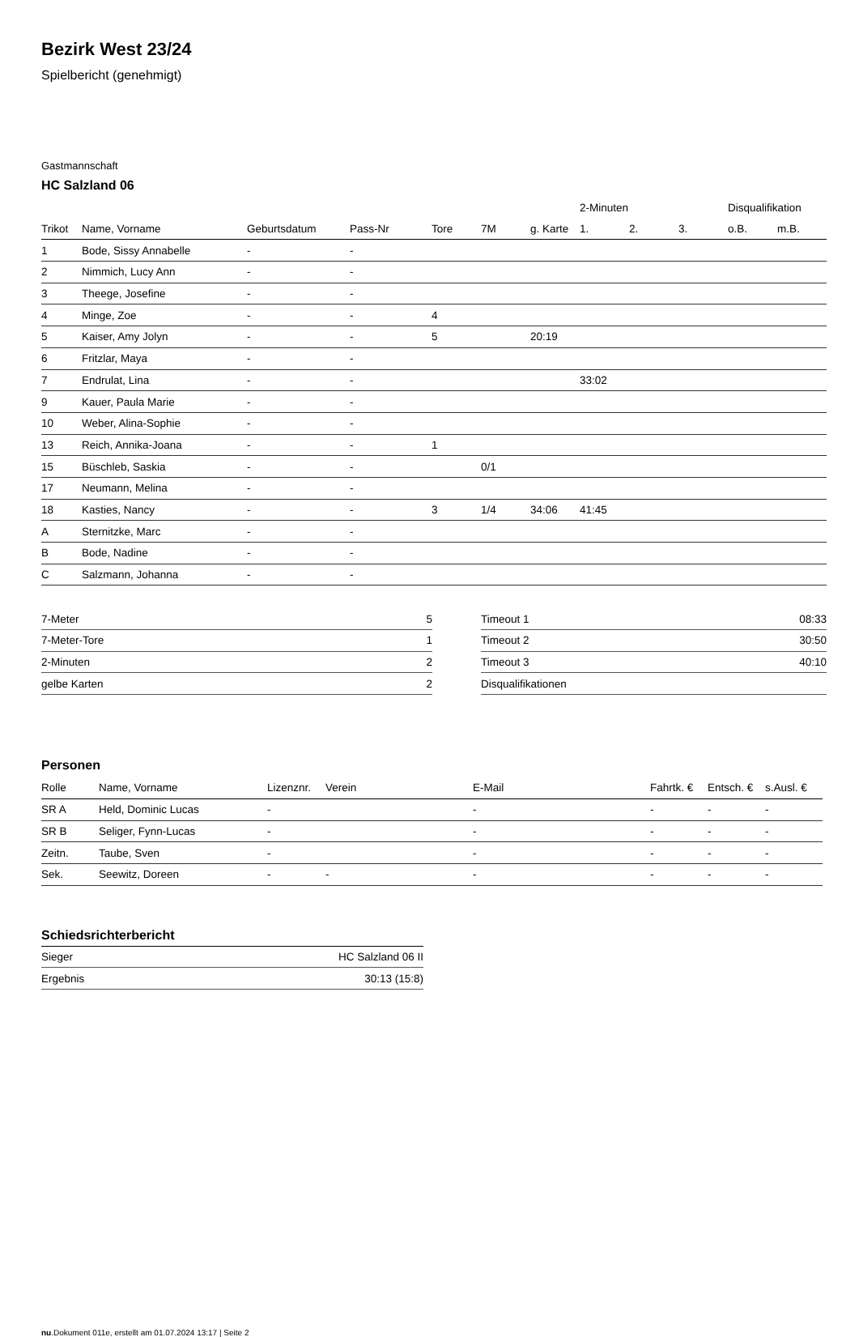Bezirk West 23/24
Spielbericht (genehmigt)
Gastmannschaft
HC Salzland 06
| | | | | | | | 2-Minuten | | | Disqualifikation | |
| --- | --- | --- | --- | --- | --- | --- | --- | --- | --- | --- | --- |
| Trikot | Name, Vorname | Geburtsdatum | Pass-Nr | Tore | 7M | g. Karte | 1. | 2. | 3. | o.B. | m.B. |
| 1 | Bode, Sissy Annabelle | - | - | | | | | | | | |
| 2 | Nimmich, Lucy Ann | - | - | | | | | | | | |
| 3 | Theege, Josefine | - | - | | | | | | | | |
| 4 | Minge, Zoe | - | - | 4 | | | | | | | |
| 5 | Kaiser, Amy Jolyn | - | - | 5 | | 20:19 | | | | | |
| 6 | Fritzlar, Maya | - | - | | | | | | | | |
| 7 | Endrulat, Lina | - | - | | | | 33:02 | | | | |
| 9 | Kauer, Paula Marie | - | - | | | | | | | | |
| 10 | Weber, Alina-Sophie | - | - | | | | | | | | |
| 13 | Reich, Annika-Joana | - | - | 1 | | | | | | | |
| 15 | Büschleb, Saskia | - | - | | 0/1 | | | | | | |
| 17 | Neumann, Melina | - | - | | | | | | | | |
| 18 | Kasties, Nancy | - | - | 3 | 1/4 | 34:06 | 41:45 | | | | |
| A | Sternitzke, Marc | - | - | | | | | | | | |
| B | Bode, Nadine | - | - | | | | | | | | |
| C | Salzmann, Johanna | - | - | | | | | | | | |
| 7-Meter | 5 |
| 7-Meter-Tore | 1 |
| 2-Minuten | 2 |
| gelbe Karten | 2 |
| Timeout 1 | 08:33 |
| Timeout 2 | 30:50 |
| Timeout 3 | 40:10 |
| Disqualifikationen | |
Personen
| Rolle | Name, Vorname | Lizenznr. | Verein | E-Mail | Fahrtk. € | Entsch. € | s.Ausl. € |
| --- | --- | --- | --- | --- | --- | --- | --- |
| SR A | Held, Dominic Lucas | - | | - | - | - | - |
| SR B | Seliger, Fynn-Lucas | - | | - | - | - | - |
| Zeitn. | Taube, Sven | - | | - | - | - | - |
| Sek. | Seewitz, Doreen | - | - | - | - | - | - |
Schiedsrichterbericht
| Sieger | HC Salzland 06 II |
| Ergebnis | 30:13 (15:8) |
nu.Dokument 011e, erstellt am 01.07.2024 13:17 | Seite 2